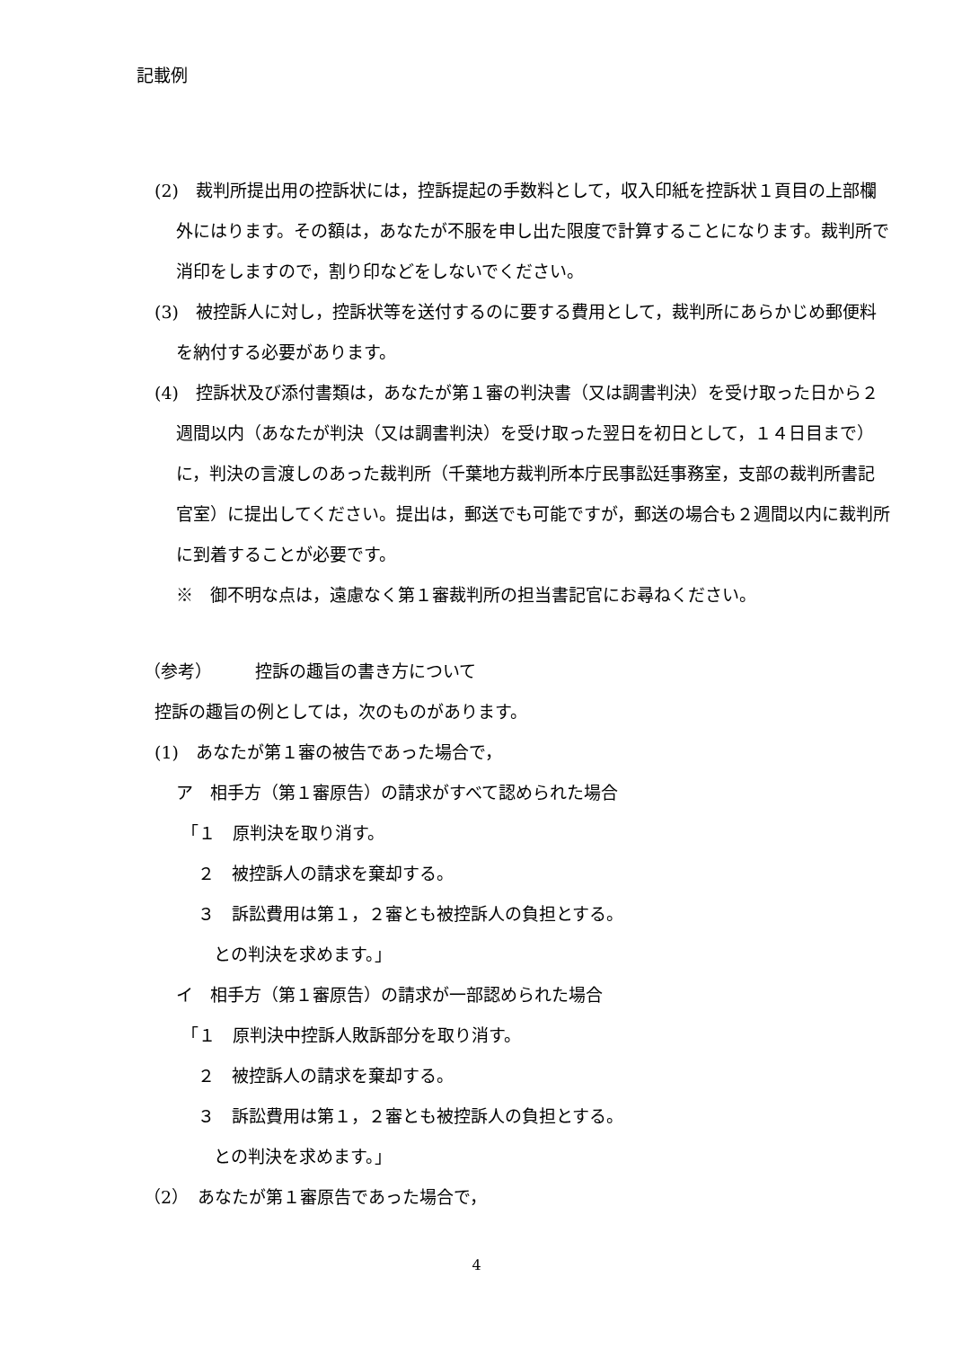記載例
(2)　裁判所提出用の控訴状には，控訴提起の手数料として，収入印紙を控訴状１頁目の上部欄外にはります。その額は，あなたが不服を申し出た限度で計算することになります。裁判所で消印をしますので，割り印などをしないでください。
(3)　被控訴人に対し，控訴状等を送付するのに要する費用として，裁判所にあらかじめ郵便料を納付する必要があります。
(4)　控訴状及び添付書類は，あなたが第１審の判決書（又は調書判決）を受け取った日から２週間以内（あなたが判決（又は調書判決）を受け取った翌日を初日として，１４日目まで）に，判決の言渡しのあった裁判所（千葉地方裁判所本庁民事訟廷事務室，支部の裁判所書記官室）に提出してください。提出は，郵送でも可能ですが，郵送の場合も２週間以内に裁判所に到着することが必要です。
※　御不明な点は，遠慮なく第１審裁判所の担当書記官にお尋ねください。
（参考）　　　控訴の趣旨の書き方について
控訴の趣旨の例としては，次のものがあります。
(1)　あなたが第１審の被告であった場合で，
ア　相手方（第１審原告）の請求がすべて認められた場合
「１　原判決を取り消す。
２　被控訴人の請求を棄却する。
３　訴訟費用は第１，２審とも被控訴人の負担とする。
との判決を求めます。」
イ　相手方（第１審原告）の請求が一部認められた場合
「１　原判決中控訴人敗訴部分を取り消す。
２　被控訴人の請求を棄却する。
３　訴訟費用は第１，２審とも被控訴人の負担とする。
との判決を求めます。」
（2）　あなたが第１審原告であった場合で，
4